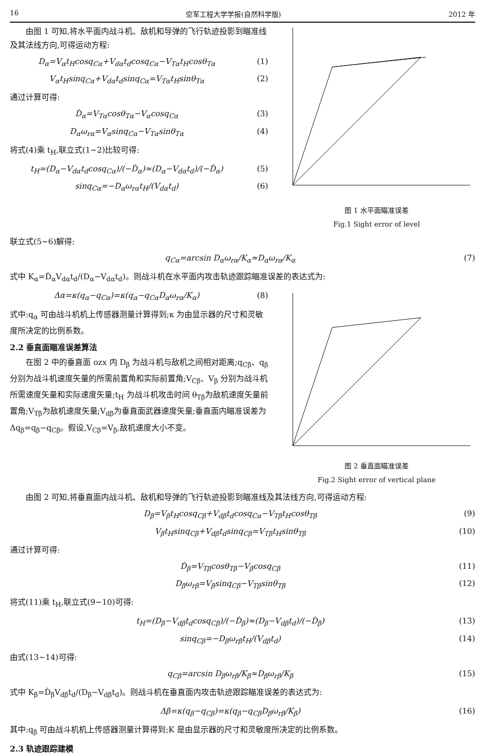16 空军工程大学学报(自然科学版) 2012 年
由图 1 可知,将水平面内战斗机、敌机和导弹的飞行轨迹投影到瞄准线及其法线方向,可得运动方程:
D<sub>α</sub>=V<sub>α</sub>t<sub>H</sub>cosq<sub>Cα</sub>+V<sub>dα</sub>t<sub>d</sub>cosq<sub>Cα</sub>−V<sub>Tα</sub>t<sub>H</sub>cosθ<sub>Tα</sub> (1)
V<sub>α</sub>t<sub>H</sub>sinq<sub>Cα</sub>+V<sub>dα</sub>t<sub>d</sub>sinq<sub>Cα</sub>=V<sub>Tα</sub>t<sub>H</sub>sinθ<sub>Tα</sub> (2)
通过计算可得:
Ḋ<sub>α</sub>=V<sub>Tα</sub>cosθ<sub>Tα</sub>−V<sub>α</sub>cosq<sub>Cα</sub> (3)
D<sub>α</sub>ω<sub>rα</sub>=V<sub>α</sub>sinq<sub>Cα</sub>−V<sub>Tα</sub>sinθ<sub>Tα</sub> (4)
将式(4)乘 t<sub>H</sub>,联立式(1~2)比较可得:
t<sub>H</sub>=(D<sub>α</sub>−V<sub>dα</sub>t<sub>d</sub>cosq<sub>Cα</sub>)/(−Ḋ<sub>α</sub>)≈(D<sub>α</sub>−V<sub>dα</sub>t<sub>d</sub>)/(−Ḋ<sub>α</sub>) (5)
sinq<sub>Cα</sub>=−D<sub>α</sub>ω<sub>rα</sub>t<sub>H</sub>/(V<sub>dα</sub>t<sub>d</sub>) (6)
图 1 水平面瞄准误差
Fig.1 Sight error of level
联立式(5~6)解得:
q<sub>Cα</sub>=arcsin D<sub>α</sub>ω<sub>rα</sub>/K<sub>α</sub>≈D<sub>α</sub>ω<sub>rα</sub>/K<sub>α</sub> (7)
式中 K<sub>α</sub>=Ḋ<sub>α</sub>V<sub>dα</sub>t<sub>d</sub>/(D<sub>α</sub>−V<sub>dα</sub>t<sub>d</sub>)。则战斗机在水平面内攻击轨迹跟踪瞄准误差的表达式为:
Δα=κ(q<sub>α</sub>−q<sub>Cα</sub>)=κ(q<sub>α</sub>−q<sub>Cα</sub>D<sub>α</sub>ω<sub>rα</sub>/K<sub>α</sub>) (8)
式中:q<sub>α</sub> 可由战斗机机上传感器测量计算得到;κ 为由显示器的尺寸和灵敏度所决定的比例系数。
2.2 垂直面瞄准误差算法
在图 2 中的垂直面 ozx 内 D<sub>β</sub> 为战斗机与敌机之间相对距离;q<sub>Cβ</sub>、q<sub>β</sub> 分别为战斗机速度矢量的所需前置角和实际前置角;V<sub>Cβ</sub>、V<sub>β</sub> 分别为战斗机所需速度矢量和实际速度矢量;t<sub>H</sub> 为战斗机攻击时间 θ<sub>Tβ</sub>为敌机速度矢量前置角;V<sub>Tβ</sub>为敌机速度矢量;V<sub>dβ</sub>为垂直面武器速度矢量;垂直面内瞄准误差为 Δq<sub>β</sub>=q<sub>β</sub>−q<sub>Cβ</sub>。假设,V<sub>Cβ</sub>=V<sub>β</sub>,敌机速度大小不变。
图 2 垂直面瞄准误差
Fig.2 Sight error of vertical plane
由图 2 可知,将垂直面内战斗机、敌机和导弹的飞行轨迹投影到瞄准线及其法线方向,可得运动方程:
D<sub>β</sub>=V<sub>β</sub>t<sub>H</sub>cosq<sub>Cβ</sub>+V<sub>dβ</sub>t<sub>d</sub>cosq<sub>Cα</sub>−V<sub>Tβ</sub>t<sub>H</sub>cosθ<sub>Tβ</sub> (9)
V<sub>β</sub>t<sub>H</sub>sinq<sub>Cβ</sub>+V<sub>dβ</sub>t<sub>d</sub>sinq<sub>Cβ</sub>=V<sub>Tβ</sub>t<sub>H</sub>sinθ<sub>Tβ</sub> (10)
通过计算可得:
Ḋ<sub>β</sub>=V<sub>Tβ</sub>cosθ<sub>Tβ</sub>−V<sub>β</sub>cosq<sub>Cβ</sub> (11)
D<sub>β</sub>ω<sub>rβ</sub>=V<sub>β</sub>sinq<sub>Cβ</sub>−V<sub>Tβ</sub>sinθ<sub>Tβ</sub> (12)
将式(11)乘 t<sub>H</sub>,联立式(9~10)可得:
t<sub>H</sub>=(D<sub>β</sub>−V<sub>dβ</sub>t<sub>d</sub>cosq<sub>Cβ</sub>)/(−Ḋ<sub>β</sub>)≈(D<sub>β</sub>−V<sub>dβ</sub>t<sub>d</sub>)/(−Ḋ<sub>β</sub>) (13)
sinq<sub>Cβ</sub>=−D<sub>β</sub>ω<sub>rβ</sub>t<sub>H</sub>/(V<sub>dβ</sub>t<sub>d</sub>) (14)
由式(13~14)可得:
q<sub>Cβ</sub>=arcsin D<sub>β</sub>ω<sub>rβ</sub>/K<sub>β</sub>≈D<sub>β</sub>ω<sub>rβ</sub>/K<sub>β</sub> (15)
式中 K<sub>β</sub>=Ḋ<sub>β</sub>V<sub>dβ</sub>t<sub>d</sub>/(D<sub>β</sub>−V<sub>dβ</sub>t<sub>d</sub>)。则战斗机在垂直面内攻击轨迹跟踪瞄准误差的表达式为:
Δβ=κ(q<sub>β</sub>−q<sub>Cβ</sub>)=κ(q<sub>β</sub>−q<sub>Cβ</sub>D<sub>β</sub>ω<sub>rβ</sub>/K<sub>β</sub>) (16)
其中:q<sub>β</sub> 可由战斗机机上传感器测量计算得到;K 是由显示器的尺寸和灵敏度所决定的比例系数。
2.3 轨迹跟踪建模